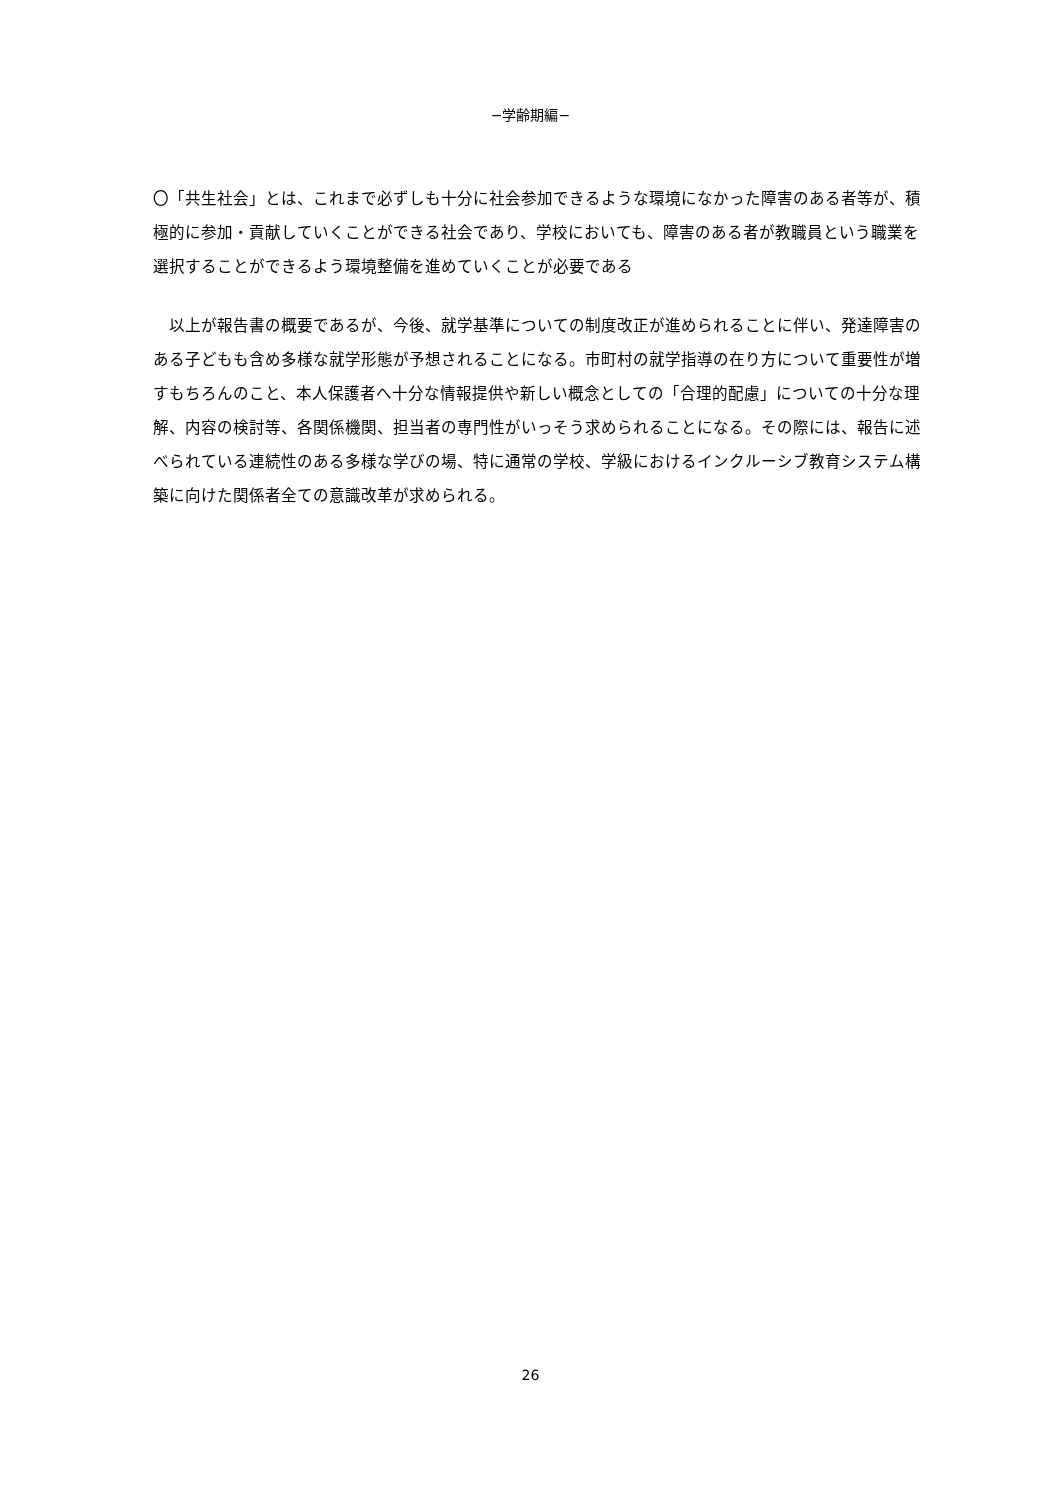−学齢期編−
〇「共生社会」とは、これまで必ずしも十分に社会参加できるような環境になかった障害のある者等が、積極的に参加・貢献していくことができる社会であり、学校においても、障害のある者が教職員という職業を選択することができるよう環境整備を進めていくことが必要である
　以上が報告書の概要であるが、今後、就学基準についての制度改正が進められることに伴い、発達障害のある子どもも含め多様な就学形態が予想されることになる。市町村の就学指導の在り方について重要性が増すもちろんのこと、本人保護者へ十分な情報提供や新しい概念としての「合理的配慮」についての十分な理解、内容の検討等、各関係機関、担当者の専門性がいっそう求められることになる。その際には、報告に述べられている連続性のある多様な学びの場、特に通常の学校、学級におけるインクルーシブ教育システム構築に向けた関係者全ての意識改革が求められる。
26